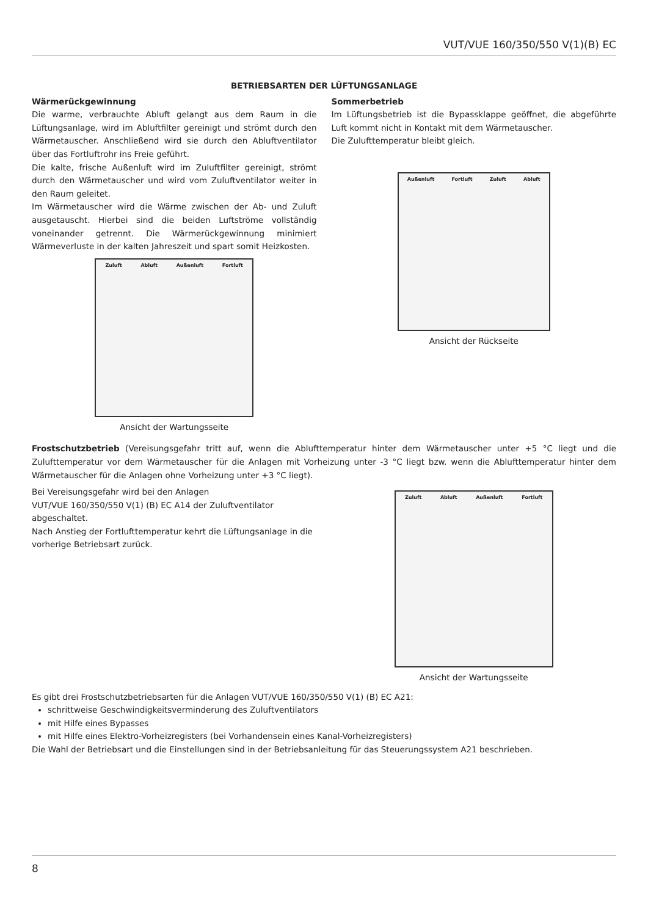VUT/VUE 160/350/550 V(1)(B) EC
BETRIEBSARTEN DER LÜFTUNGSANLAGE
Wärmerückgewinnung
Die warme, verbrauchte Abluft gelangt aus dem Raum in die Lüftungsanlage, wird im Abluftfilter gereinigt und strömt durch den Wärmetauscher. Anschließend wird sie durch den Abluftventilator über das Fortluftrohr ins Freie geführt.
Die kalte, frische Außenluft wird im Zuluftfilter gereinigt, strömt durch den Wärmetauscher und wird vom Zuluftventilator weiter in den Raum geleitet.
Im Wärmetauscher wird die Wärme zwischen der Ab- und Zuluft ausgetauscht. Hierbei sind die beiden Luftströme vollständig voneinander getrennt. Die Wärmerückgewinnung minimiert Wärmeverluste in der kalten Jahreszeit und spart somit Heizkosten.
Zuluft Abluft Außenluft Fortluft
Ansicht der Wartungsseite
Sommerbetrieb
Im Lüftungsbetrieb ist die Bypassklappe geöffnet, die abgeführte Luft kommt nicht in Kontakt mit dem Wärmetauscher.
Die Zulufttemperatur bleibt gleich.
Außenluft Fortluft Zuluft Abluft
Ansicht der Rückseite
Frostschutzbetrieb (Vereisungsgefahr tritt auf, wenn die Ablufttemperatur hinter dem Wärmetauscher unter +5 °C liegt und die Zulufttemperatur vor dem Wärmetauscher für die Anlagen mit Vorheizung unter -3 °C liegt bzw. wenn die Ablufttemperatur hinter dem Wärmetauscher für die Anlagen ohne Vorheizung unter +3 °C liegt).
Bei Vereisungsgefahr wird bei den Anlagen
VUT/VUE 160/350/550 V(1) (B) EC A14 der Zuluftventilator abgeschaltet.
Nach Anstieg der Fortlufttemperatur kehrt die Lüftungsanlage in die vorherige Betriebsart zurück.
Zuluft Abluft Außenluft Fortluft
Ansicht der Wartungsseite
Es gibt drei Frostschutzbetriebsarten für die Anlagen VUT/VUE 160/350/550 V(1) (B) EC A21:
schrittweise Geschwindigkeitsverminderung des Zuluftventilators
mit Hilfe eines Bypasses
mit Hilfe eines Elektro-Vorheizregisters (bei Vorhandensein eines Kanal-Vorheizregisters)
Die Wahl der Betriebsart und die Einstellungen sind in der Betriebsanleitung für das Steuerungssystem A21 beschrieben.
8